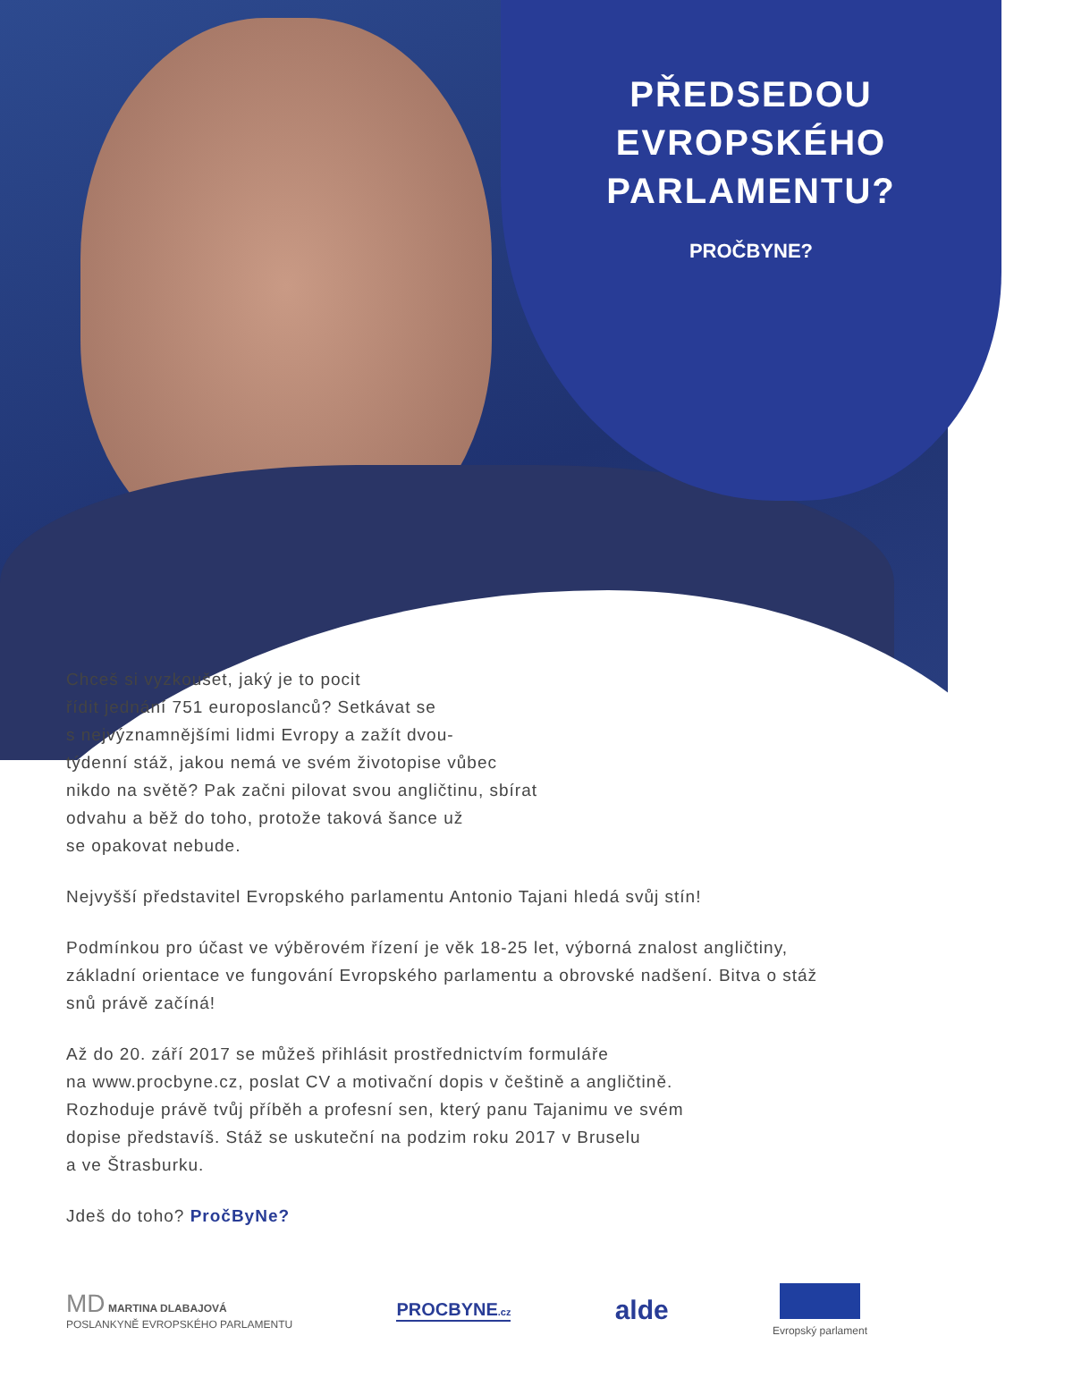PŘEDSEDOU EVROPSKÉHO PARLAMENTU?
PROČBYNE?
Chceš si vyzkoušet, jaký je to pocit
řídit jednání 751 europoslanců? Setkávat se
s nejvýznamnějšími lidmi Evropy a zažít dvou-
týdenní stáž, jakou nemá ve svém životopise vůbec
nikdo na světě? Pak začni pilovat svou angličtinu, sbírat
odvahu a běž do toho, protože taková šance už
se opakovat nebude.
Nejvyšší představitel Evropského parlamentu Antonio Tajani hledá svůj stín!
Podmínkou pro účast ve výběrovém řízení je věk 18-25 let, výborná znalost angličtiny, základní orientace ve fungování Evropského parlamentu a obrovské nadšení. Bitva o stáž snů právě začíná!
Až do 20. září 2017 se můžeš přihlásit prostřednictvím formuláře
na www.procbyne.cz, poslat CV a motivační dopis v češtině a angličtině.
Rozhoduje právě tvůj příběh a profesní sen, který panu Tajanimu ve svém
dopise představíš. Stáž se uskuteční na podzim roku 2017 v Bruselu
a ve Štrasburku.
Jdeš do toho? PročByNe?
MD MARTINA DLABAJOVÁ
POSLANKYNĚ EVROPSKÉHO PARLAMENTU
PROCBYNE.cz
alde
Evropský parlament